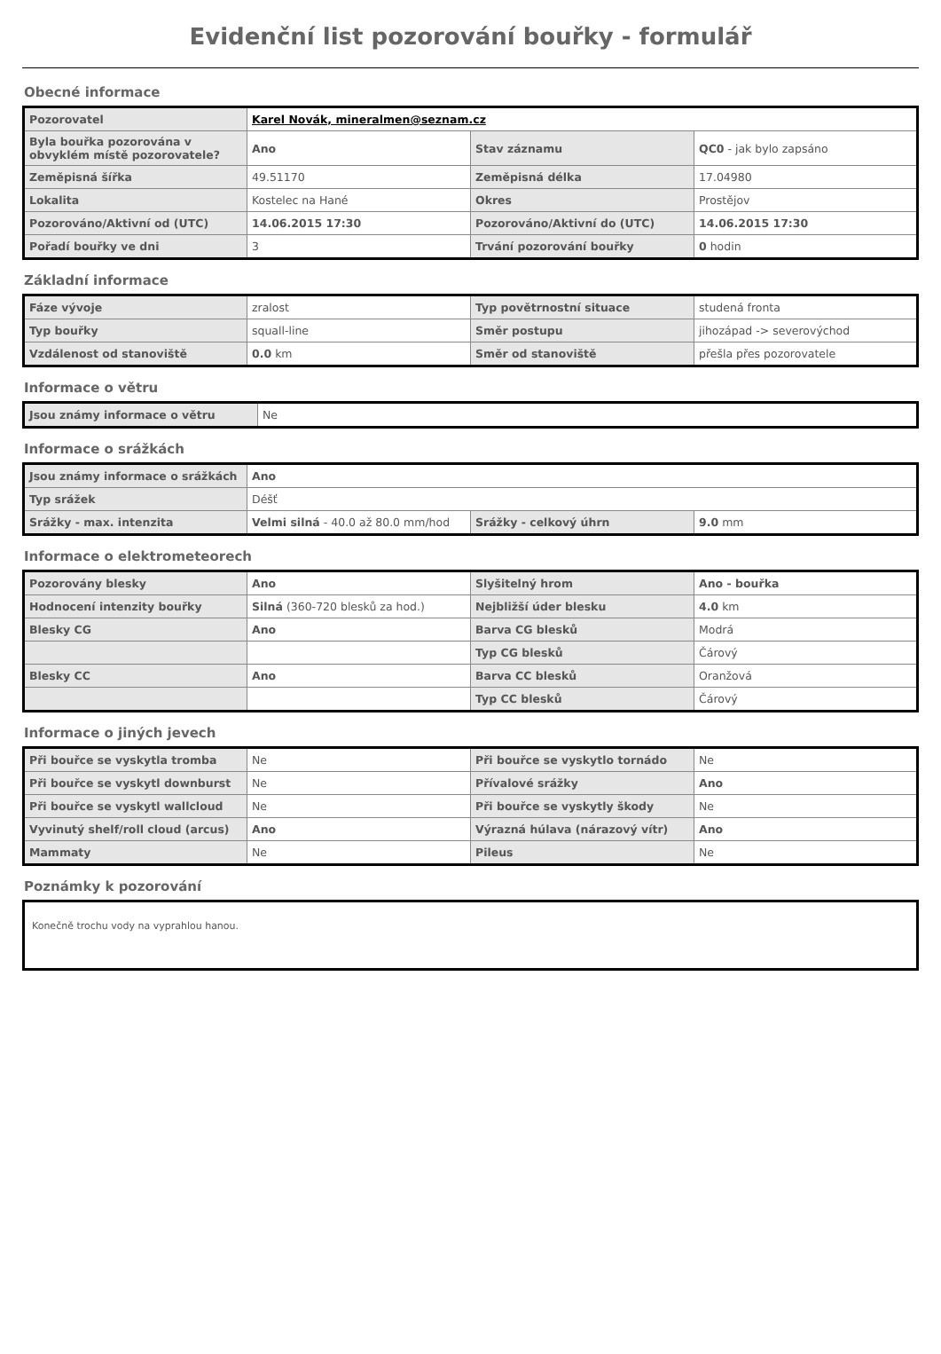Evidenční list pozorování bouřky - formulář
Obecné informace
| Pozorovatel | Karel Novák, mineralmen@seznam.cz | | |
| Byla bouřka pozorována v obvyklém místě pozorovatele? | Ano | Stav záznamu | QC0 - jak bylo zapsáno |
| Zeměpisná šířka | 49.51170 | Zeměpisná délka | 17.04980 |
| Lokalita | Kostelec na Hané | Okres | Prostějov |
| Pozorováno/Aktivní od (UTC) | 14.06.2015 17:30 | Pozorováno/Aktivní do (UTC) | 14.06.2015 17:30 |
| Pořadí bouřky ve dni | 3 | Trvání pozorování bouřky | 0 hodin |
Základní informace
| Fáze vývoje | zralost | Typ povětrnostní situace | studená fronta |
| Typ bouřky | squall-line | Směr postupu | jihozápad -> severovýchod |
| Vzdálenost od stanoviště | 0.0 km | Směr od stanoviště | přešla přes pozorovatele |
Informace o větru
| Jsou známy informace o větru | Ne |
Informace o srážkách
| Jsou známy informace o srážkách | Ano | | |
| Typ srážek | Déšť | | |
| Srážky - max. intenzita | Velmi silná - 40.0 až 80.0 mm/hod | Srážky - celkový úhrn | 9.0 mm |
Informace o elektrometeorech
| Pozorovány blesky | Ano | Slyšitelný hrom | Ano - bouřka |
| Hodnocení intenzity bouřky | Silná (360-720 blesků za hod.) | Nejbližší úder blesku | 4.0 km |
| Blesky CG | Ano | Barva CG blesků | Modrá |
| | | Typ CG blesků | Čárový |
| Blesky CC | Ano | Barva CC blesků | Oranžová |
| | | Typ CC blesků | Čárový |
Informace o jiných jevech
| Při bouřce se vyskytla tromba | Ne | Při bouřce se vyskytlo tornádo | Ne |
| Při bouřce se vyskytl downburst | Ne | Přívalové srážky | Ano |
| Při bouřce se vyskytl wallcloud | Ne | Při bouřce se vyskytly škody | Ne |
| Vyvinutý shelf/roll cloud (arcus) | Ano | Výrazná húlava (nárazový vítr) | Ano |
| Mammaty | Ne | Pileus | Ne |
Poznámky k pozorování
Konečně trochu vody na vyprahlou hanou.